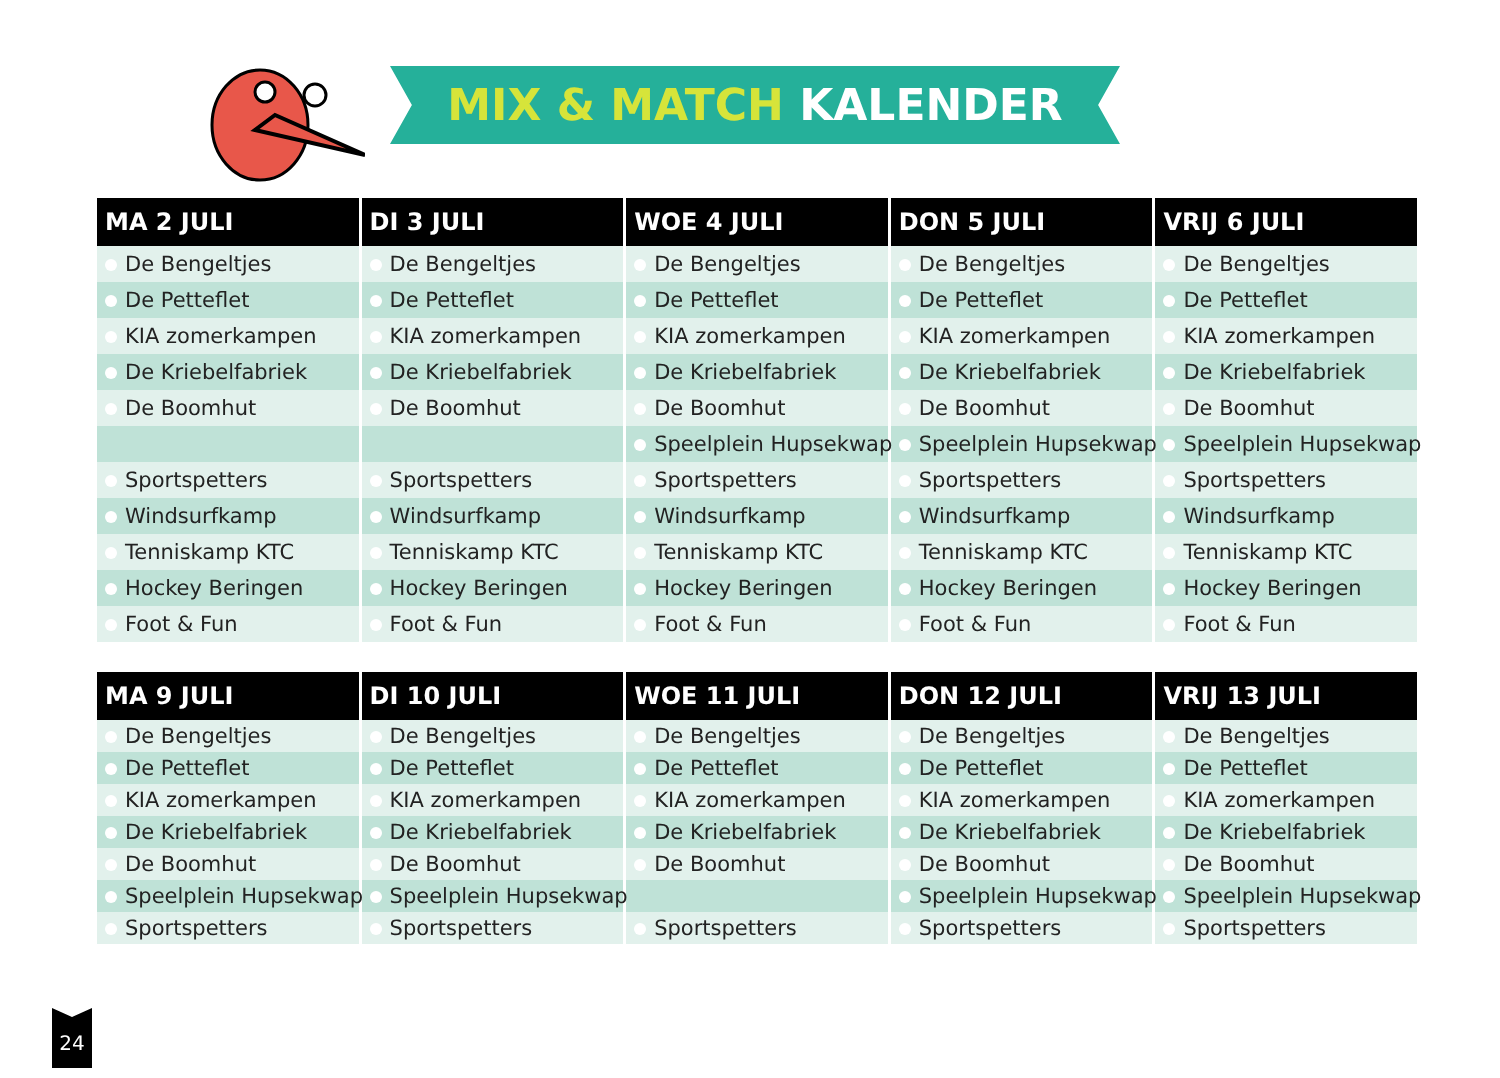MIX & MATCH KALENDER
| MA 2 JULI | DI 3 JULI | WOE 4 JULI | DON 5 JULI | VRIJ 6 JULI |
| --- | --- | --- | --- | --- |
| De Bengeltjes | De Bengeltjes | De Bengeltjes | De Bengeltjes | De Bengeltjes |
| De Petteflet | De Petteflet | De Petteflet | De Petteflet | De Petteflet |
| KIA zomerkampen | KIA zomerkampen | KIA zomerkampen | KIA zomerkampen | KIA zomerkampen |
| De Kriebelfabriek | De Kriebelfabriek | De Kriebelfabriek | De Kriebelfabriek | De Kriebelfabriek |
| De Boomhut | De Boomhut | De Boomhut | De Boomhut | De Boomhut |
| | | Speelplein Hupsekwap | Speelplein Hupsekwap | Speelplein Hupsekwap |
| Sportspetters | Sportspetters | Sportspetters | Sportspetters | Sportspetters |
| Windsurfkamp | Windsurfkamp | Windsurfkamp | Windsurfkamp | Windsurfkamp |
| Tenniskamp KTC | Tenniskamp KTC | Tenniskamp KTC | Tenniskamp KTC | Tenniskamp KTC |
| Hockey Beringen | Hockey Beringen | Hockey Beringen | Hockey Beringen | Hockey Beringen |
| Foot & Fun | Foot & Fun | Foot & Fun | Foot & Fun | Foot & Fun |
| MA 9 JULI | DI 10 JULI | WOE 11 JULI | DON 12 JULI | VRIJ 13 JULI |
| --- | --- | --- | --- | --- |
| De Bengeltjes | De Bengeltjes | De Bengeltjes | De Bengeltjes | De Bengeltjes |
| De Petteflet | De Petteflet | De Petteflet | De Petteflet | De Petteflet |
| KIA zomerkampen | KIA zomerkampen | KIA zomerkampen | KIA zomerkampen | KIA zomerkampen |
| De Kriebelfabriek | De Kriebelfabriek | De Kriebelfabriek | De Kriebelfabriek | De Kriebelfabriek |
| De Boomhut | De Boomhut | De Boomhut | De Boomhut | De Boomhut |
| Speelplein Hupsekwap | Speelplein Hupsekwap | | Speelplein Hupsekwap | Speelplein Hupsekwap |
| Sportspetters | Sportspetters | Sportspetters | Sportspetters | Sportspetters |
24